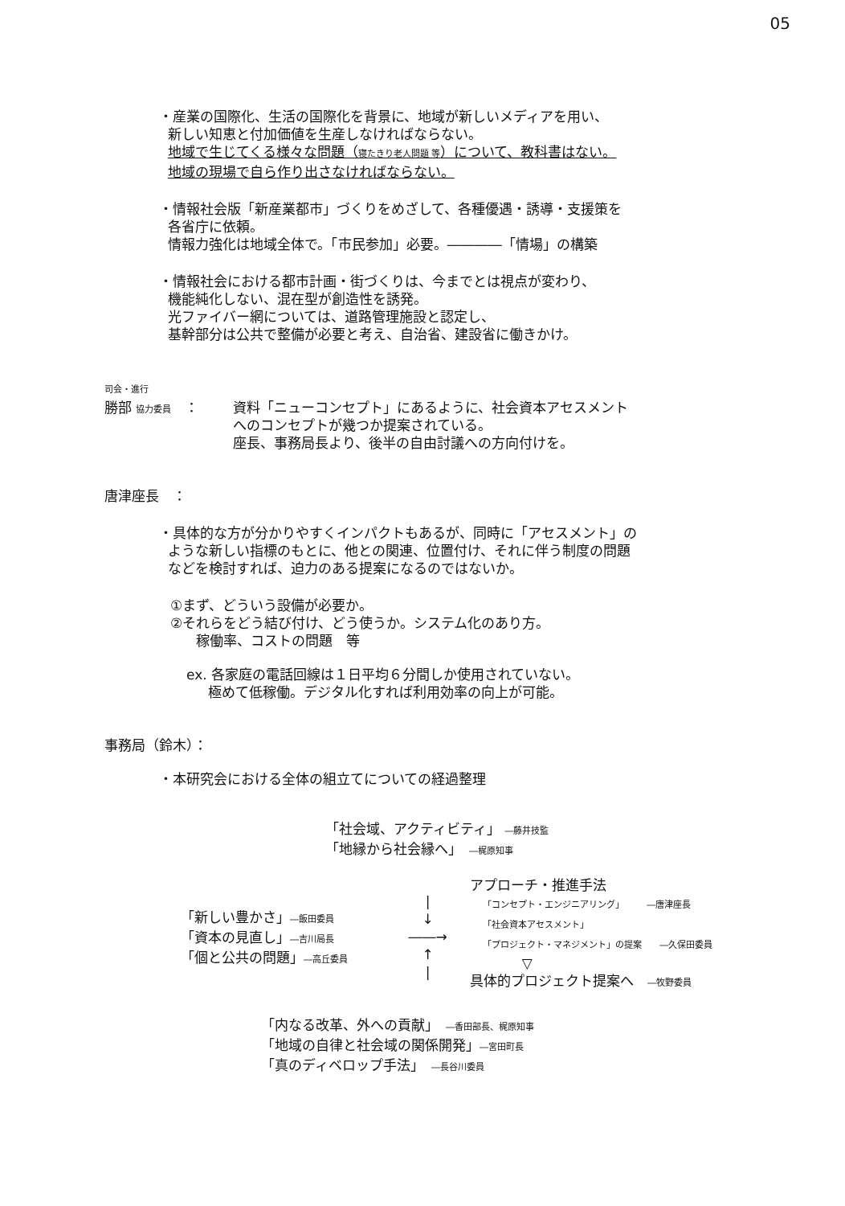05
・産業の国際化、生活の国際化を背景に、地域が新しいメディアを用い、
新しい知恵と付加価値を生産しなければならない。
地域で生じてくる様々な問題（寝たきり老人問題 等）について、教科書はない。
地域の現場で自ら作り出さなければならない。
・情報社会版「新産業都市」づくりをめざして、各種優遇・誘導・支援策を
各省庁に依頼。
情報力強化は地域全体で。「市民参加」必要。――――「情場」の構築
・情報社会における都市計画・街づくりは、今までとは視点が変わり、
機能純化しない、混在型が創造性を誘発。
光ファイバー網については、道路管理施設と認定し、
基幹部分は公共で整備が必要と考え、自治省、建設省に働きかけ。
司会・進行
勝部 協力委員　： 資料「ニューコンセプト」にあるように、社会資本アセスメント
へのコンセプトが幾つか提案されている。
座長、事務局長より、後半の自由討議への方向付けを。
唐津座長　：
・具体的な方が分かりやすくインパクトもあるが、同時に「アセスメント」の
ような新しい指標のもとに、他との関連、位置付け、それに伴う制度の問題
などを検討すれば、迫力のある提案になるのではないか。
①まず、どういう設備が必要か。
②それらをどう結び付け、どう使うか。システム化のあり方。
稼働率、コストの問題　等
ex. 各家庭の電話回線は１日平均６分間しか使用されていない。
極めて低稼働。デジタル化すれば利用効率の向上が可能。
事務局（鈴木）：
・本研究会における全体の組立てについての経過整理
「社会域、アクティビティ」 ―藤井技監
「地縁から社会縁へ」　―梶原知事
「新しい豊かさ」―飯田委員
「資本の見直し」―吉川局長
「個と公共の問題」―高丘委員
|
↓
――→
↑
|
アプローチ・推進手法
「コンセプト・エンジニアリング」　　　―唐津座長
「社会資本アセスメント」
「プロジェクト・マネジメント」の提案　　―久保田委員
▽
具体的プロジェクト提案へ　―牧野委員
「内なる改革、外への貢献」　―香田部長、梶原知事
「地域の自律と社会域の関係開発」―宮田町長
「真のディベロップ手法」　―長谷川委員